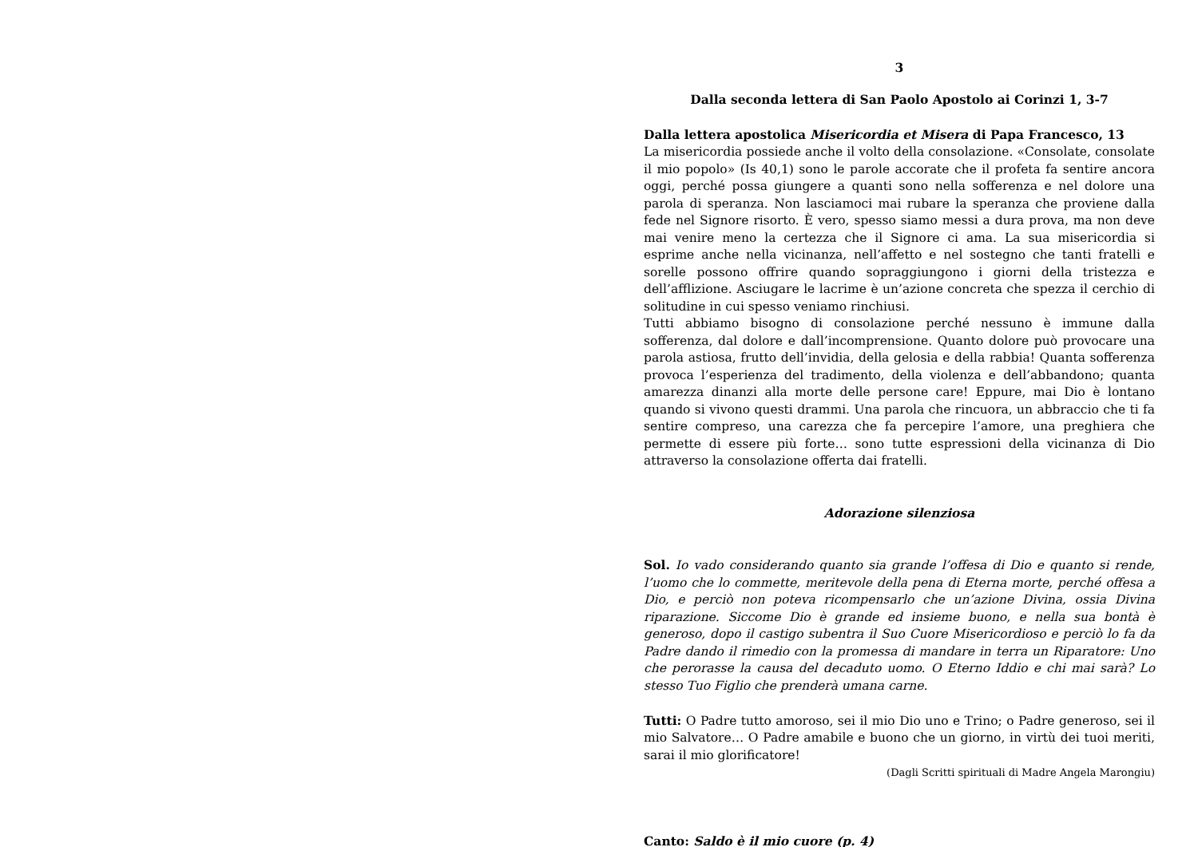3
Dalla seconda lettera di San Paolo Apostolo ai Corinzi 1, 3-7
Dalla lettera apostolica Misericordia et Misera di Papa Francesco, 13
La misericordia possiede anche il volto della consolazione. «Consolate, consolate il mio popolo» (Is 40,1) sono le parole accorate che il profeta fa sentire ancora oggi, perché possa giungere a quanti sono nella sofferenza e nel dolore una parola di speranza. Non lasciamoci mai rubare la speranza che proviene dalla fede nel Signore risorto. È vero, spesso siamo messi a dura prova, ma non deve mai venire meno la certezza che il Signore ci ama. La sua misericordia si esprime anche nella vicinanza, nell’affetto e nel sostegno che tanti fratelli e sorelle possono offrire quando sopraggiungono i giorni della tristezza e dell’afflizione. Asciugare le lacrime è un’azione concreta che spezza il cerchio di solitudine in cui spesso veniamo rinchiusi.
Tutti abbiamo bisogno di consolazione perché nessuno è immune dalla sofferenza, dal dolore e dall’incomprensione. Quanto dolore può provocare una parola astiosa, frutto dell’invidia, della gelosia e della rabbia! Quanta sofferenza provoca l’esperienza del tradimento, della violenza e dell’abbandono; quanta amarezza dinanzi alla morte delle persone care! Eppure, mai Dio è lontano quando si vivono questi drammi. Una parola che rincuora, un abbraccio che ti fa sentire compreso, una carezza che fa percepire l’amore, una preghiera che permette di essere più forte… sono tutte espressioni della vicinanza di Dio attraverso la consolazione offerta dai fratelli.
Adorazione silenziosa
Sol. Io vado considerando quanto sia grande l’offesa di Dio e quanto si rende, l’uomo che lo commette, meritevole della pena di Eterna morte, perché offesa a Dio, e perciò non poteva ricompensarlo che un’azione Divina, ossia Divina riparazione. Siccome Dio è grande ed insieme buono, e nella sua bontà è generoso, dopo il castigo subentra il Suo Cuore Misericordioso e perciò lo fa da Padre dando il rimedio con la promessa di mandare in terra un Riparatore: Uno che perorasse la causa del decaduto uomo. O Eterno Iddio e chi mai sarà? Lo stesso Tuo Figlio che prenderà umana carne.
Tutti: O Padre tutto amoroso, sei il mio Dio uno e Trino; o Padre generoso, sei il mio Salvatore… O Padre amabile e buono che un giorno, in virtù dei tuoi meriti, sarai il mio glorificatore!
(Dagli Scritti spirituali di Madre Angela Marongiu)
Canto: Saldo è il mio cuore (p. 4)